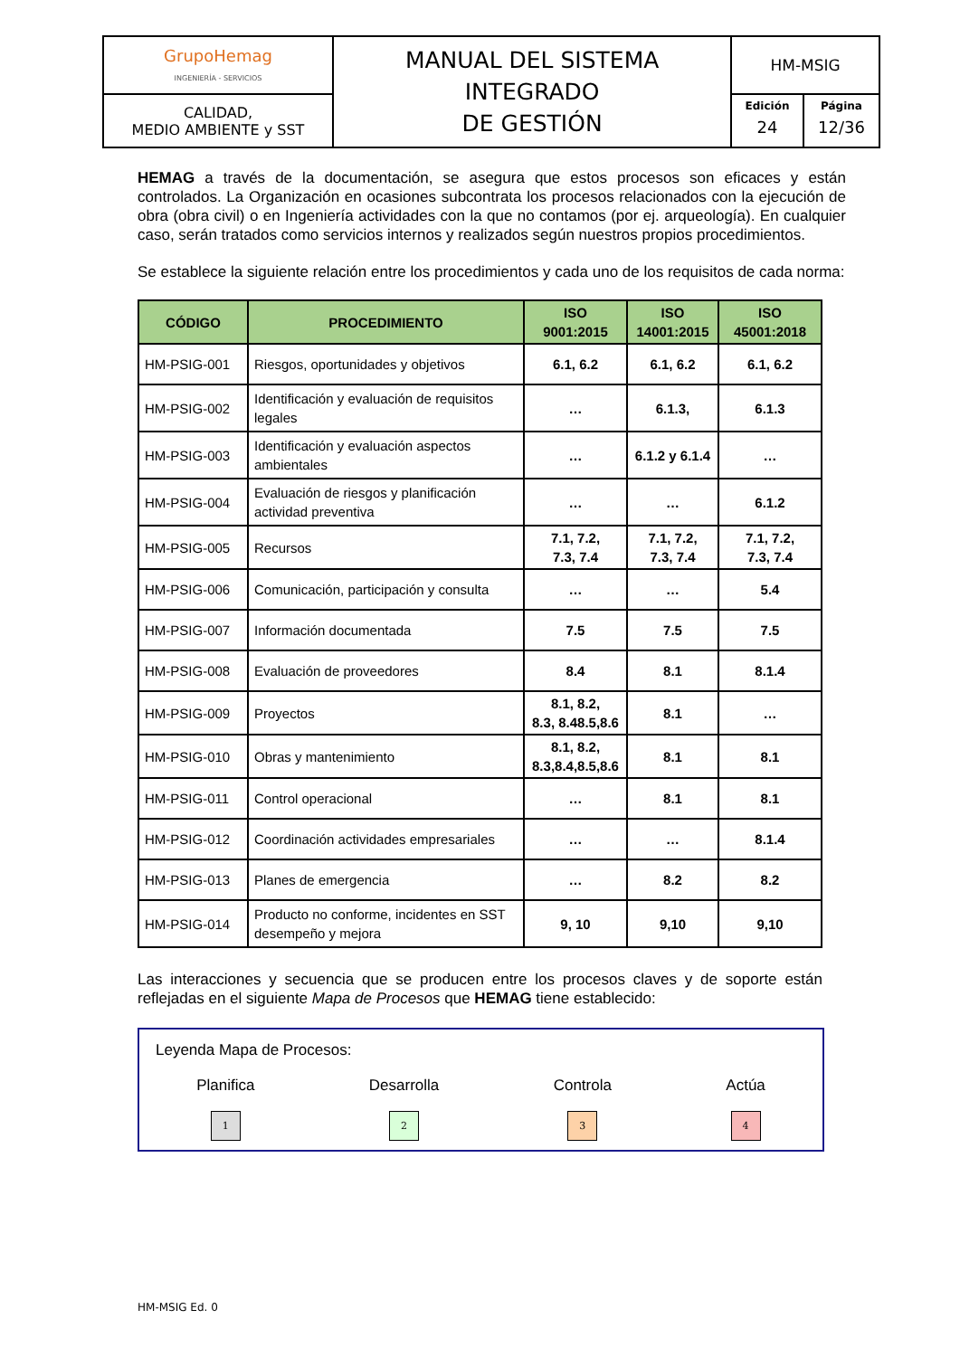| GrupoHemag INGENIERÍA - SERVICIOS | MANUAL DEL SISTEMA INTEGRADO DE GESTIÓN | HM-MSIG | |
| CALIDAD, MEDIO AMBIENTE y SST | | Edición 24 | Página 12/36 |
HEMAG a través de la documentación, se asegura que estos procesos son eficaces y están controlados. La Organización en ocasiones subcontrata los procesos relacionados con la ejecución de obra (obra civil) o en Ingeniería actividades con la que no contamos (por ej. arqueología). En cualquier caso, serán tratados como servicios internos y realizados según nuestros propios procedimientos.
Se establece la siguiente relación entre los procedimientos y cada uno de los requisitos de cada norma:
| CÓDIGO | PROCEDIMIENTO | ISO 9001:2015 | ISO 14001:2015 | ISO 45001:2018 |
| --- | --- | --- | --- | --- |
| HM-PSIG-001 | Riesgos, oportunidades y objetivos | 6.1, 6.2 | 6.1, 6.2 | 6.1, 6.2 |
| HM-PSIG-002 | Identificación y evaluación de requisitos legales | … | 6.1.3, | 6.1.3 |
| HM-PSIG-003 | Identificación y evaluación aspectos ambientales | … | 6.1.2 y 6.1.4 | … |
| HM-PSIG-004 | Evaluación de riesgos y planificación actividad preventiva | … | … | 6.1.2 |
| HM-PSIG-005 | Recursos | 7.1, 7.2, 7.3, 7.4 | 7.1, 7.2, 7.3, 7.4 | 7.1, 7.2, 7.3, 7.4 |
| HM-PSIG-006 | Comunicación, participación y consulta | … | … | 5.4 |
| HM-PSIG-007 | Información documentada | 7.5 | 7.5 | 7.5 |
| HM-PSIG-008 | Evaluación de proveedores | 8.4 | 8.1 | 8.1.4 |
| HM-PSIG-009 | Proyectos | 8.1, 8.2, 8.3, 8.48.5,8.6 | 8.1 | … |
| HM-PSIG-010 | Obras y mantenimiento | 8.1, 8.2, 8.3,8.4,8.5,8.6 | 8.1 | 8.1 |
| HM-PSIG-011 | Control operacional | … | 8.1 | 8.1 |
| HM-PSIG-012 | Coordinación actividades empresariales | … | … | 8.1.4 |
| HM-PSIG-013 | Planes de emergencia | … | 8.2 | 8.2 |
| HM-PSIG-014 | Producto no conforme, incidentes en SST desempeño y mejora | 9, 10 | 9,10 | 9,10 |
Las interacciones y secuencia que se producen entre los procesos claves y de soporte están reflejadas en el siguiente Mapa de Procesos que HEMAG tiene establecido:
Leyenda Mapa de Procesos:
Planifica
1
Desarrolla
2
Controla
3
Actúa
4
HM-MSIG Ed. 0